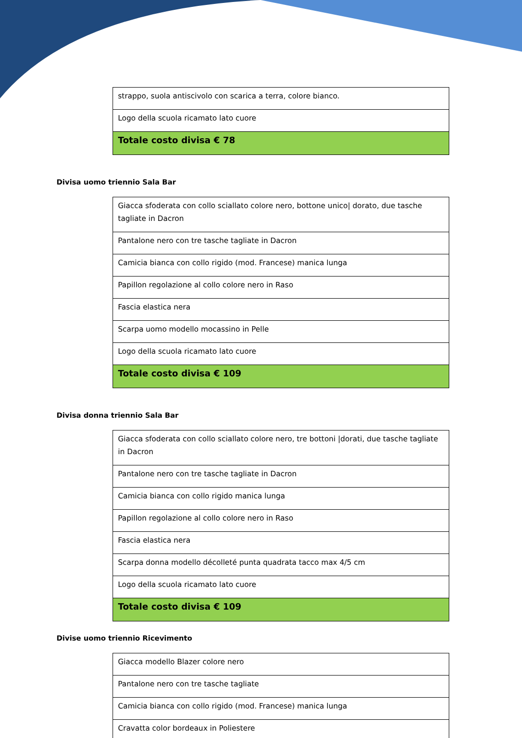| strappo, suola antiscivolo con scarica a terra, colore bianco. |
| Logo della scuola ricamato lato cuore |
| Totale costo divisa € 78 |
Divisa uomo triennio Sala Bar
| Giacca sfoderata con collo sciallato colore nero, bottone unico/ dorato, due tasche tagliate in Dacron |
| Pantalone nero con tre tasche tagliate in Dacron |
| Camicia bianca con collo rigido (mod. Francese) manica lunga |
| Papillon regolazione al collo colore nero in Raso |
| Fascia elastica nera |
| Scarpa uomo modello mocassino in Pelle |
| Logo della scuola ricamato lato cuore |
| Totale costo divisa € 109 |
Divisa donna triennio Sala Bar
| Giacca sfoderata con collo sciallato colore nero, tre bottoni /dorati, due tasche tagliate in Dacron |
| Pantalone nero con tre tasche tagliate in Dacron |
| Camicia bianca con collo rigido manica lunga |
| Papillon regolazione al collo colore nero in Raso |
| Fascia elastica nera |
| Scarpa donna modello décolleté punta quadrata tacco max 4/5 cm |
| Logo della scuola ricamato lato cuore |
| Totale costo divisa € 109 |
Divise uomo triennio Ricevimento
| Giacca modello Blazer colore nero |
| Pantalone nero con tre tasche tagliate |
| Camicia bianca con collo rigido (mod. Francese) manica lunga |
| Cravatta color bordeaux in Poliestere |